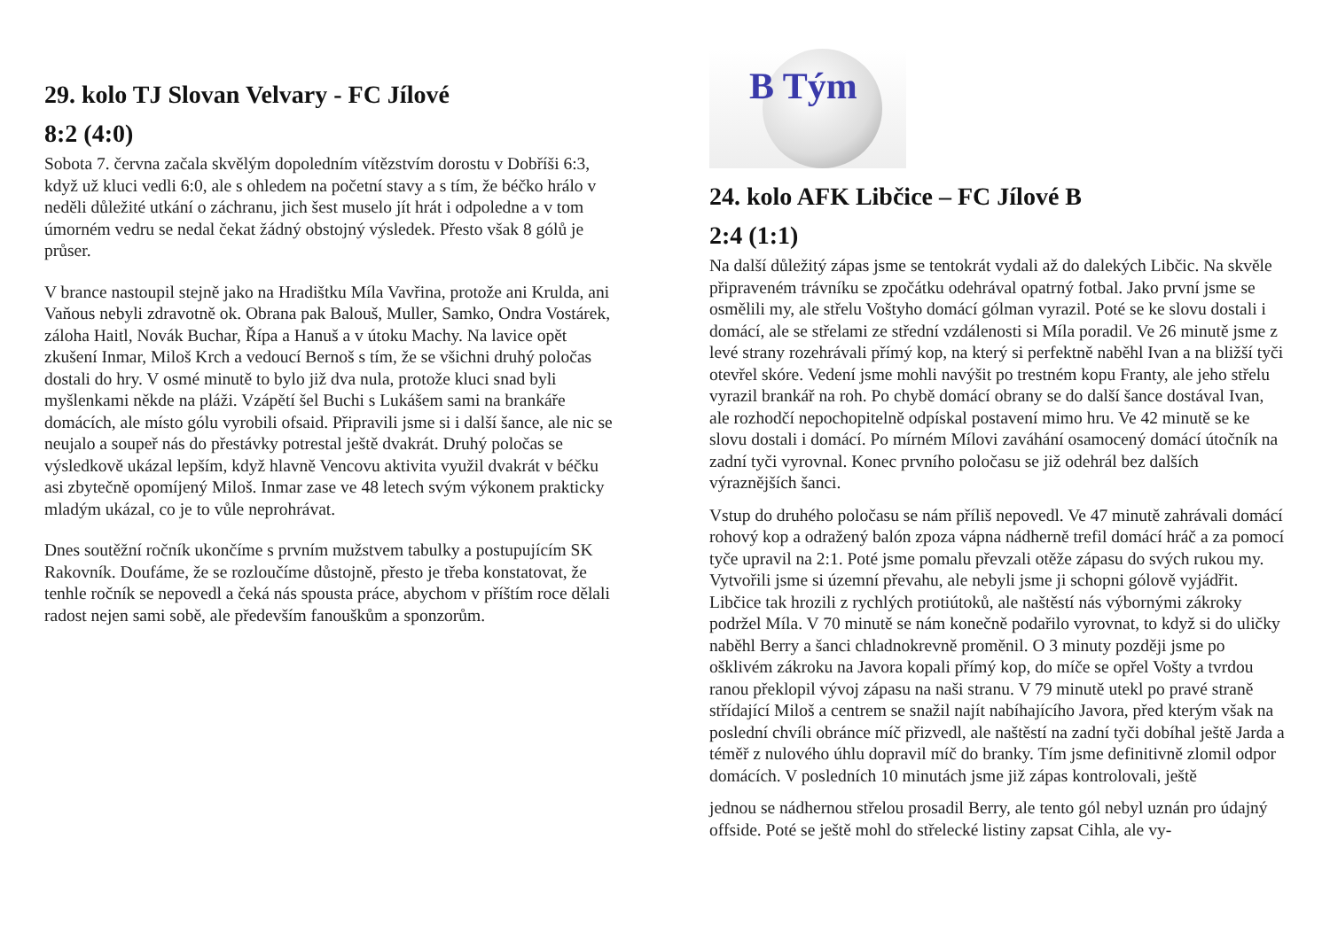29. kolo TJ Slovan Velvary - FC Jílové
8:2 (4:0)
Sobota 7. června začala skvělým dopoledním vítězstvím dorostu v Dobříši 6:3, když už kluci vedli 6:0, ale s ohledem na početní stavy a s tím, že béčko hrálo v neděli důležité utkání o záchranu, jich šest muselo jít hrát i odpoledne a v tom úmorném vedru se nedal čekat žádný obstojný výsledek. Přesto však 8 gólů je průser.
V brance nastoupil stejně jako na Hradištku Míla Vavřina, protože ani Krulda, ani Vaňous nebyli zdravotně ok. Obrana pak Balouš, Muller, Samko, Ondra Vostárek, záloha Haitl, Novák Buchar, Řípa a Hanuš a v útoku Machy. Na lavice opět zkušení Inmar, Miloš Krch a vedoucí Bernoš s tím, že se všichni druhý poločas dostali do hry. V osmé minutě to bylo již dva nula, protože kluci snad byli myšlenkami někde na pláži. Vzápětí šel Buchi s Lukášem sami na brankáře domácích, ale místo gólu vyrobili ofsaid. Připravili jsme si i další šance, ale nic se neujalo a soupeř nás do přestávky potrestal ještě dvakrát. Druhý poločas se výsledkově ukázal lepším, když hlavně Vencovu aktivita využil dvakrát v béčku asi zbytečně opomíjený Miloš. Inmar zase ve 48 letech svým výkonem prakticky mladým ukázal, co je to vůle neprohrávat.
Dnes soutěžní ročník ukončíme s prvním mužstvem tabulky a postupujícím SK Rakovník. Doufáme, že se rozloučíme důstojně, přesto je třeba konstatovat, že tenhle ročník se nepovedl a čeká nás spousta práce, abychom v příštím roce dělali radost nejen sami sobě, ale především fanouškům a sponzorům.
B Tým
24. kolo AFK Libčice – FC Jílové B
2:4 (1:1)
Na další důležitý zápas jsme se tentokrát vydali až do dalekých Libčic. Na skvěle připraveném trávníku se zpočátku odehrával opatrný fotbal. Jako první jsme se osmělili my, ale střelu Voštyho domácí gólman vyrazil. Poté se ke slovu dostali i domácí, ale se střelami ze střední vzdálenosti si Míla poradil. Ve 26 minutě jsme z levé strany rozehrávali přímý kop, na který si perfektně naběhl Ivan a na bližší tyči otevřel skóre. Vedení jsme mohli navýšit po trestném kopu Franty, ale jeho střelu vyrazil brankář na roh. Po chybě domácí obrany se do další šance dostával Ivan, ale rozhodčí nepochopitelně odpískal postavení mimo hru. Ve 42 minutě se ke slovu dostali i domácí. Po mírném Mílovi zaváhání osamocený domácí útočník na zadní tyči vyrovnal. Konec prvního poločasu se již odehrál bez dalších výraznějších šanci.
Vstup do druhého poločasu se nám příliš nepovedl. Ve 47 minutě zahrávali domácí rohový kop a odražený balón zpoza vápna nádherně trefil domácí hráč a za pomocí tyče upravil na 2:1. Poté jsme pomalu převzali otěže zápasu do svých rukou my. Vytvořili jsme si územní převahu, ale nebyli jsme ji schopni gólově vyjádřit. Libčice tak hrozili z rychlých protiútoků, ale naštěstí nás výbornými zákroky podržel Míla. V 70 minutě se nám konečně podařilo vyrovnat, to když si do uličky naběhl Berry a šanci chladnokrevně proměnil. O 3 minuty později jsme po ošklivém zákroku na Javora kopali přímý kop, do míče se opřel Vošty a tvrdou ranou překlopil vývoj zápasu na naši stranu. V 79 minutě utekl po pravé straně střídající Miloš a centrem se snažil najít nabíhajícího Javora, před kterým však na poslední chvíli obránce míč přizvedl, ale naštěstí na zadní tyči dobíhal ještě Jarda a téměř z nulového úhlu dopravil míč do branky. Tím jsme definitivně zlomil odpor domácích. V posledních 10 minutách jsme již zápas kontrolovali, ještě
jednou se nádhernou střelou prosadil Berry, ale tento gól nebyl uznán pro údajný offside. Poté se ještě mohl do střelecké listiny zapsat Cihla, ale vy-